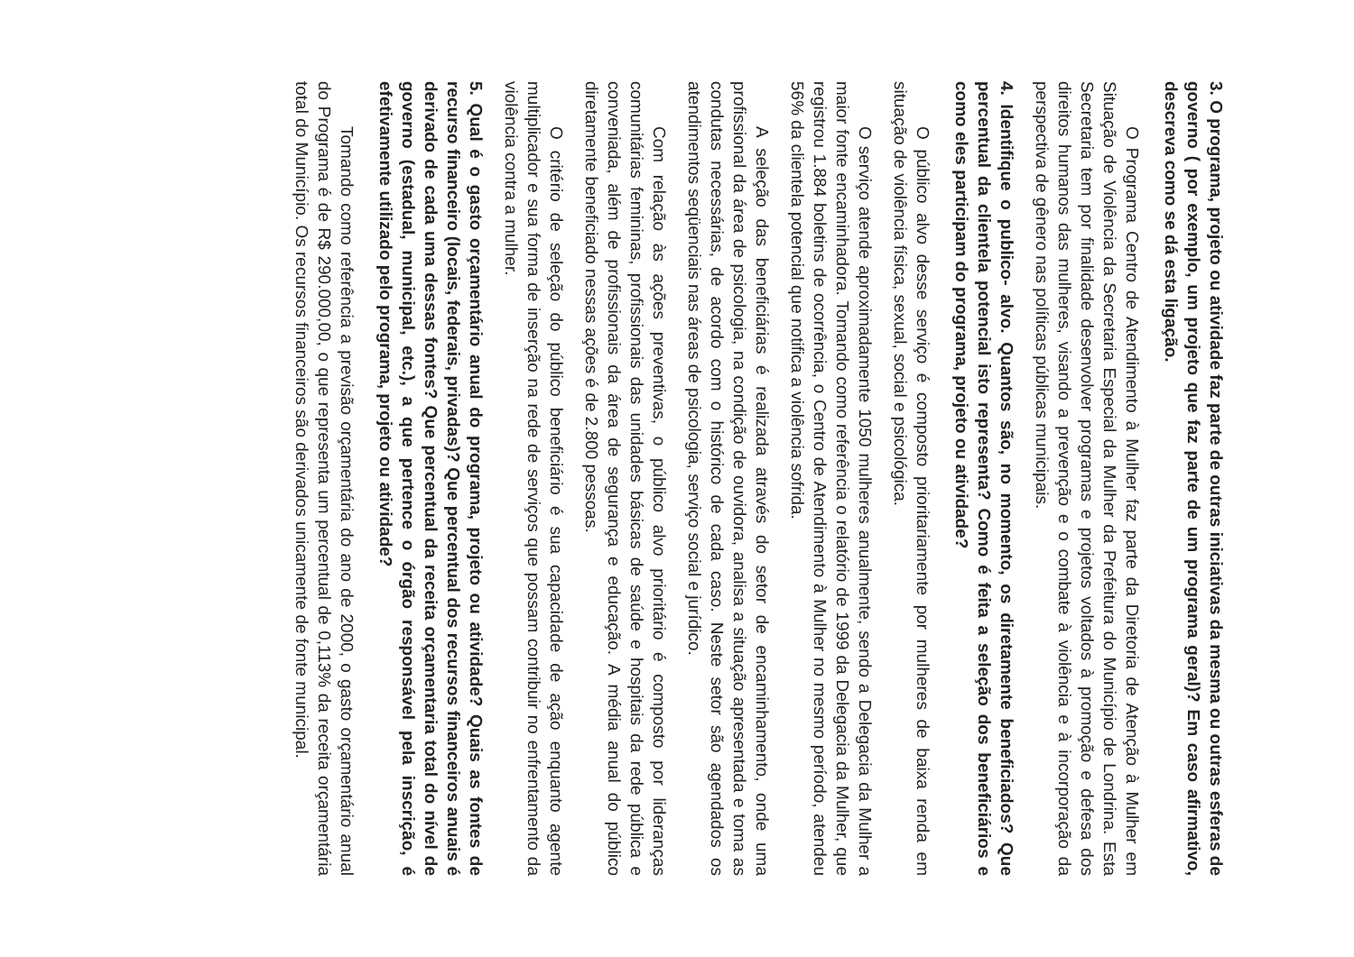3. O programa, projeto ou atividade faz parte de outras iniciativas da mesma ou outras esferas de governo ( por exemplo, um projeto que faz parte de um programa geral)? Em caso afirmativo, descreva como se dá esta ligação.
O Programa Centro de Atendimento à Mulher faz parte da Diretoria de Atenção à Mulher em Situação de Violência da Secretaria Especial da Mulher da Prefeitura do Município de Londrina. Esta Secretaria tem por finalidade desenvolver programas e projetos voltados à promoção e defesa dos direitos humanos das mulheres, visando a prevenção e o combate à violência e à incorporação da perspectiva de gênero nas políticas públicas municipais.
4. Identifique o publico- alvo. Quantos são, no momento, os diretamente beneficiados? Que percentual da clientela potencial isto representa? Como é feita a seleção dos beneficiários e como eles participam do programa, projeto ou atividade?
O público alvo desse serviço é composto prioritariamente por mulheres de baixa renda em situação de violência física, sexual, social e psicológica.
O serviço atende aproximadamente 1050 mulheres anualmente, sendo a Delegacia da Mulher a maior fonte encaminhadora. Tomando como referência o relatório de 1999 da Delegacia da Mulher, que registrou 1.884 boletins de ocorrência, o Centro de Atendimento à Mulher no mesmo período, atendeu 56% da clientela potencial que notifica a violência sofrida.
A seleção das beneficiárias é realizada através do setor de encaminhamento, onde uma profissional da área de psicologia, na condição de ouvidora, analisa a situação apresentada e toma as condutas necessárias, de acordo com o histórico de cada caso. Neste setor são agendados os atendimentos seqüenciais nas áreas de psicologia, serviço social e jurídico.
Com relação às ações preventivas, o público alvo prioritário é composto por lideranças comunitárias femininas, profissionais das unidades básicas de saúde e hospitais da rede pública e conveniada, além de profissionais da área de segurança e educação. A média anual do público diretamente beneficiado nessas ações é de 2.800 pessoas.
O critério de seleção do público beneficiário é sua capacidade de ação enquanto agente multiplicador e sua forma de inserção na rede de serviços que possam contribuir no enfrentamento da violência contra a mulher.
5. Qual é o gasto orçamentário anual do programa, projeto ou atividade? Quais as fontes de recurso financeiro (locais, federais, privadas)? Que percentual dos recursos financeiros anuais é derivado de cada uma dessas fontes? Que percentual da receita orçamentaria total do nível de governo (estadual, municipal, etc.), a que pertence o órgão responsável pela inscrição, é efetivamente utilizado pelo programa, projeto ou atividade?
Tomando como referência a previsão orçamentária do ano de 2000, o gasto orçamentário anual do Programa é de R$ 290.000,00, o que representa um percentual de 0,113% da receita orçamentária total do Município. Os recursos financeiros são derivados unicamente de fonte municipal.